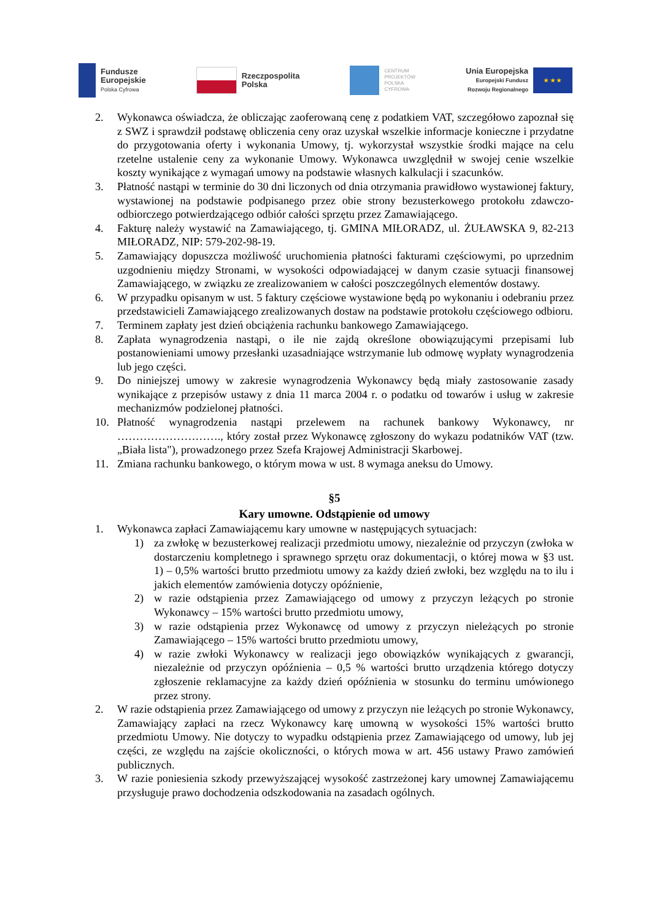Fundusze
Europejskie
Polska Cyfrowa
Rzeczpospolita
Polska
CENTRUM
PROJEKTÓW
POLSKA
CYFROWA
Unia Europejska
Europejski Fundusz
Rozwoju Regionalnego
★ ★ ★
2. Wykonawca oświadcza, że obliczając zaoferowaną cenę z podatkiem VAT, szczegółowo zapoznał się z SWZ i sprawdził podstawę obliczenia ceny oraz uzyskał wszelkie informacje konieczne i przydatne do przygotowania oferty i wykonania Umowy, tj. wykorzystał wszystkie środki mające na celu rzetelne ustalenie ceny za wykonanie Umowy. Wykonawca uwzględnił w swojej cenie wszelkie koszty wynikające z wymagań umowy na podstawie własnych kalkulacji i szacunków.
3. Płatność nastąpi w terminie do 30 dni liczonych od dnia otrzymania prawidłowo wystawionej faktury, wystawionej na podstawie podpisanego przez obie strony bezusterkowego protokołu zdawczo-odbiorczego potwierdzającego odbiór całości sprzętu przez Zamawiającego.
4. Fakturę należy wystawić na Zamawiającego, tj. GMINA MIŁORADZ, ul. ŻUŁAWSKA 9, 82-213 MIŁORADZ, NIP: 579-202-98-19.
5. Zamawiający dopuszcza możliwość uruchomienia płatności fakturami częściowymi, po uprzednim uzgodnieniu między Stronami, w wysokości odpowiadającej w danym czasie sytuacji finansowej Zamawiającego, w związku ze zrealizowaniem w całości poszczególnych elementów dostawy.
6. W przypadku opisanym w ust. 5 faktury częściowe wystawione będą po wykonaniu i odebraniu przez przedstawicieli Zamawiającego zrealizowanych dostaw na podstawie protokołu częściowego odbioru.
7. Terminem zapłaty jest dzień obciążenia rachunku bankowego Zamawiającego.
8. Zapłata wynagrodzenia nastąpi, o ile nie zajdą określone obowiązującymi przepisami lub postanowieniami umowy przesłanki uzasadniające wstrzymanie lub odmowę wypłaty wynagrodzenia lub jego części.
9. Do niniejszej umowy w zakresie wynagrodzenia Wykonawcy będą miały zastosowanie zasady wynikające z przepisów ustawy z dnia 11 marca 2004 r. o podatku od towarów i usług w zakresie mechanizmów podzielonej płatności.
10. Płatność wynagrodzenia nastąpi przelewem na rachunek bankowy Wykonawcy, nr ………………………., który został przez Wykonawcę zgłoszony do wykazu podatników VAT (tzw. „Biała lista"), prowadzonego przez Szefa Krajowej Administracji Skarbowej.
11. Zmiana rachunku bankowego, o którym mowa w ust. 8 wymaga aneksu do Umowy.
§5
Kary umowne. Odstąpienie od umowy
1. Wykonawca zapłaci Zamawiającemu kary umowne w następujących sytuacjach:
1) za zwłokę w bezusterkowej realizacji przedmiotu umowy, niezależnie od przyczyn (zwłoka w dostarczeniu kompletnego i sprawnego sprzętu oraz dokumentacji, o której mowa w §3 ust. 1) – 0,5% wartości brutto przedmiotu umowy za każdy dzień zwłoki, bez względu na to ilu i jakich elementów zamówienia dotyczy opóźnienie,
2) w razie odstąpienia przez Zamawiającego od umowy z przyczyn leżących po stronie Wykonawcy – 15% wartości brutto przedmiotu umowy,
3) w razie odstąpienia przez Wykonawcę od umowy z przyczyn nieleżących po stronie Zamawiającego – 15% wartości brutto przedmiotu umowy,
4) w razie zwłoki Wykonawcy w realizacji jego obowiązków wynikających z gwarancji, niezależnie od przyczyn opóźnienia – 0,5 % wartości brutto urządzenia którego dotyczy zgłoszenie reklamacyjne za każdy dzień opóźnienia w stosunku do terminu umówionego przez strony.
2. W razie odstąpienia przez Zamawiającego od umowy z przyczyn nie leżących po stronie Wykonawcy, Zamawiający zapłaci na rzecz Wykonawcy karę umowną w wysokości 15% wartości brutto przedmiotu Umowy. Nie dotyczy to wypadku odstąpienia przez Zamawiającego od umowy, lub jej części, ze względu na zajście okoliczności, o których mowa w art. 456 ustawy Prawo zamówień publicznych.
3. W razie poniesienia szkody przewyższającej wysokość zastrzeżonej kary umownej Zamawiającemu przysługuje prawo dochodzenia odszkodowania na zasadach ogólnych.